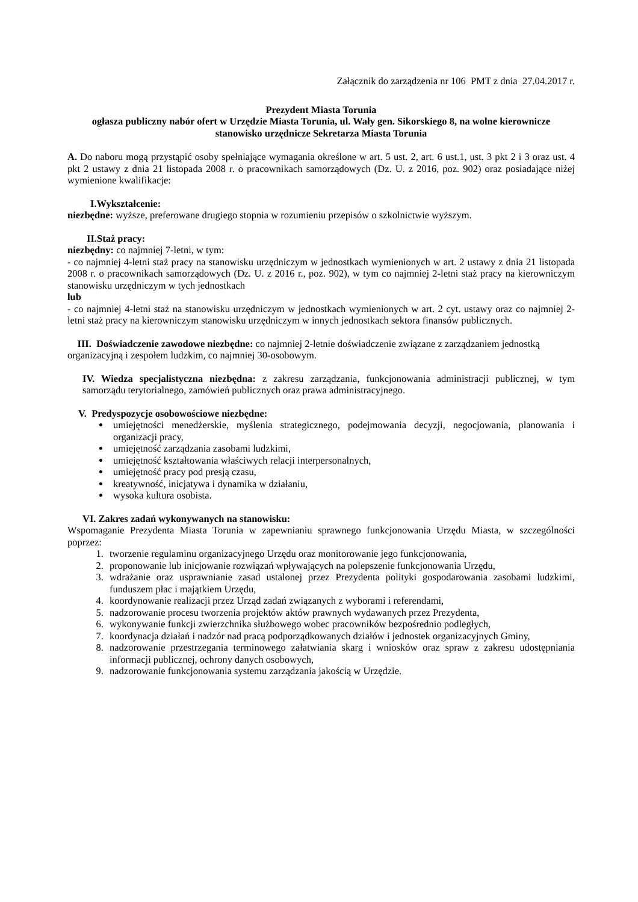Załącznik do zarządzenia nr 106 PMT z dnia 27.04.2017 r.
Prezydent Miasta Torunia
ogłasza publiczny nabór ofert w Urzędzie Miasta Torunia, ul. Wały gen. Sikorskiego 8, na wolne kierownicze stanowisko urzędnicze Sekretarza Miasta Torunia
A. Do naboru mogą przystąpić osoby spełniające wymagania określone w art. 5 ust. 2, art. 6 ust.1, ust. 3 pkt 2 i 3 oraz ust. 4 pkt 2 ustawy z dnia 21 listopada 2008 r. o pracownikach samorządowych (Dz. U. z 2016, poz. 902) oraz posiadające niżej wymienione kwalifikacje:
I.Wykształcenie:
niezbędne: wyższe, preferowane drugiego stopnia w rozumieniu przepisów o szkolnictwie wyższym.
II.Staż pracy:
niezbędny: co najmniej 7-letni, w tym:
- co najmniej 4-letni staż pracy na stanowisku urzędniczym w jednostkach wymienionych w art. 2 ustawy z dnia 21 listopada 2008 r. o pracownikach samorządowych (Dz. U. z 2016 r., poz. 902), w tym co najmniej 2-letni staż pracy na kierowniczym stanowisku urzędniczym w tych jednostkach
lub
- co najmniej 4-letni staż na stanowisku urzędniczym w jednostkach wymienionych w art. 2 cyt. ustawy oraz co najmniej 2-letni staż pracy na kierowniczym stanowisku urzędniczym w innych jednostkach sektora finansów publicznych.
III. Doświadczenie zawodowe niezbędne: co najmniej 2-letnie doświadczenie związane z zarządzaniem jednostką organizacyjną i zespołem ludzkim, co najmniej 30-osobowym.
IV. Wiedza specjalistyczna niezbędna: z zakresu zarządzania, funkcjonowania administracji publicznej, w tym samorządu terytorialnego, zamówień publicznych oraz prawa administracyjnego.
V. Predyspozycje osobowościowe niezbędne:
umiejętności menedżerskie, myślenia strategicznego, podejmowania decyzji, negocjowania, planowania i organizacji pracy,
umiejętność zarządzania zasobami ludzkimi,
umiejętność kształtowania właściwych relacji interpersonalnych,
umiejętność pracy pod presją czasu,
kreatywność, inicjatywa i dynamika w działaniu,
wysoka kultura osobista.
VI. Zakres zadań wykonywanych na stanowisku:
Wspomaganie Prezydenta Miasta Torunia w zapewnianiu sprawnego funkcjonowania Urzędu Miasta, w szczególności poprzez:
1. tworzenie regulaminu organizacyjnego Urzędu oraz monitorowanie jego funkcjonowania,
2. proponowanie lub inicjowanie rozwiązań wpływających na polepszenie funkcjonowania Urzędu,
3. wdrażanie oraz usprawnianie zasad ustalonej przez Prezydenta polityki gospodarowania zasobami ludzkimi, funduszem płac i majątkiem Urzędu,
4. koordynowanie realizacji przez Urząd zadań związanych z wyborami i referendami,
5. nadzorowanie procesu tworzenia projektów aktów prawnych wydawanych przez Prezydenta,
6. wykonywanie funkcji zwierzchnika służbowego wobec pracowników bezpośrednio podległych,
7. koordynacja działań i nadzór nad pracą podporządkowanych działów i jednostek organizacyjnych Gminy,
8. nadzorowanie przestrzegania terminowego załatwiania skarg i wniosków oraz spraw z zakresu udostępniania informacji publicznej, ochrony danych osobowych,
9. nadzorowanie funkcjonowania systemu zarządzania jakością w Urzędzie.